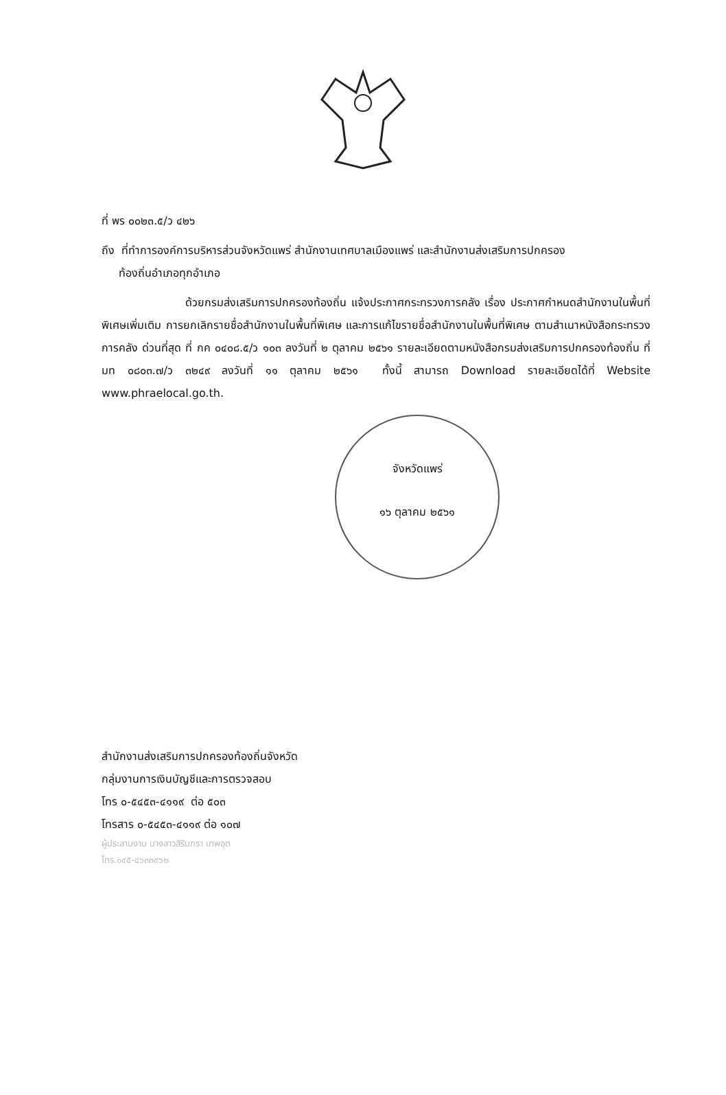ที่ พร ๐๐๒๓.๕/ว ๔๒๖
ถึง ที่ทำการองค์การบริหารส่วนจังหวัดแพร่ สำนักงานเทศบาลเมืองแพร่ และสำนักงานส่งเสริมการปกครอง
ท้องถิ่นอำเภอทุกอำเภอ
ด้วยกรมส่งเสริมการปกครองท้องถิ่น แจ้งประกาศกระทรวงการคลัง เรื่อง ประกาศกำหนดสำนักงานในพื้นที่พิเศษเพิ่มเติม การยกเลิกรายชื่อสำนักงานในพื้นที่พิเศษ และการแก้ไขรายชื่อสำนักงานในพื้นที่พิเศษ ตามสำเนาหนังสือกระทรวงการคลัง ด่วนที่สุด ที่ กค ๐๔๐๘.๕/ว ๑๐๓ ลงวันที่ ๒ ตุลาคม ๒๕๖๑ รายละเอียดตามหนังสือกรมส่งเสริมการปกครองท้องถิ่น ที่ มท ๐๘๐๓.๗/ว ๓๒๔๙ ลงวันที่ ๑๑ ตุลาคม ๒๕๖๑ ทั้งนี้ สามารถ Download รายละเอียดได้ที่ Website www.phraelocal.go.th.
จังหวัดแพร่
๑๖ ตุลาคม ๒๕๖๑
สำนักงานส่งเสริมการปกครองท้องถิ่นจังหวัด
กลุ่มงานการเงินบัญชีและการตรวจสอบ
โทร ๐-๕๔๕๓-๔๑๑๙ ต่อ ๕๐๓
โทรสาร ๐-๕๔๕๓-๔๑๑๙ ต่อ ๑๐๗
ผู้ประสานงาน นางสาวสิรินทรา เทพอุด
โทร.๐๙๕-๔๖๓๓๙๖๒